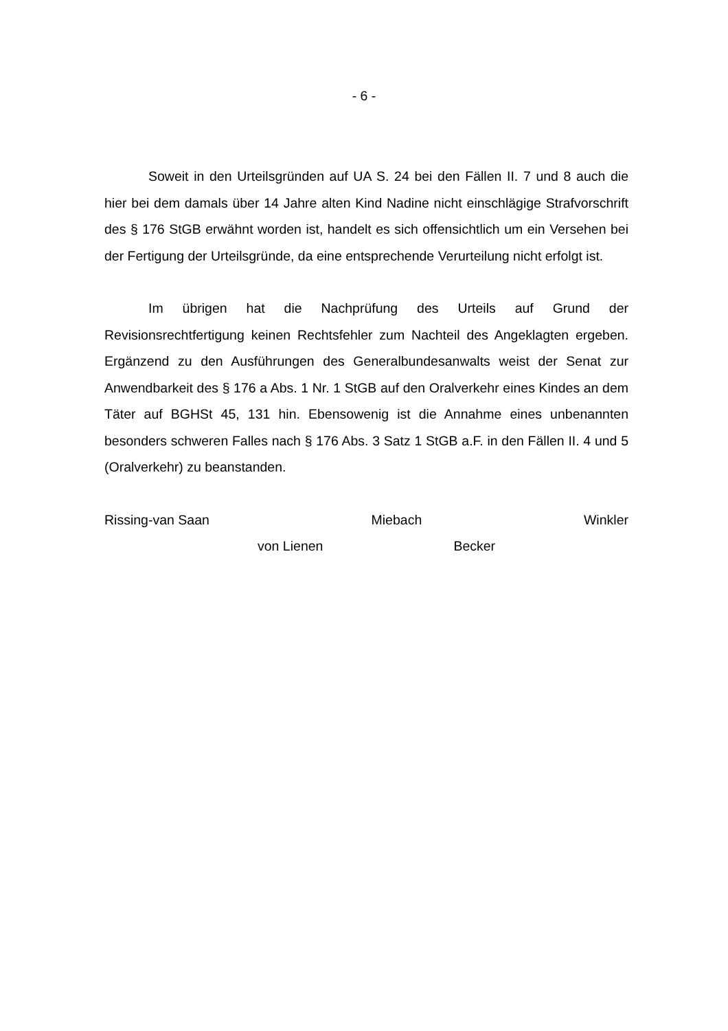- 6 -
Soweit in den Urteilsgründen auf UA S. 24 bei den Fällen II. 7 und 8 auch die hier bei dem damals über 14 Jahre alten Kind Nadine nicht einschlägige Strafvorschrift des § 176 StGB erwähnt worden ist, handelt es sich offensichtlich um ein Versehen bei der Fertigung der Urteilsgründe, da eine entsprechende Verurteilung nicht erfolgt ist.
Im übrigen hat die Nachprüfung des Urteils auf Grund der Revisionsrechtfertigung keinen Rechtsfehler zum Nachteil des Angeklagten ergeben. Ergänzend zu den Ausführungen des Generalbundesanwalts weist der Senat zur Anwendbarkeit des § 176 a Abs. 1 Nr. 1 StGB auf den Oralverkehr eines Kindes an dem Täter auf BGHSt 45, 131 hin. Ebensowenig ist die Annahme eines unbenannten besonders schweren Falles nach § 176 Abs. 3 Satz 1 StGB a.F. in den Fällen II. 4 und 5 (Oralverkehr) zu beanstanden.
Rissing-van Saan Miebach Winkler
von Lienen Becker